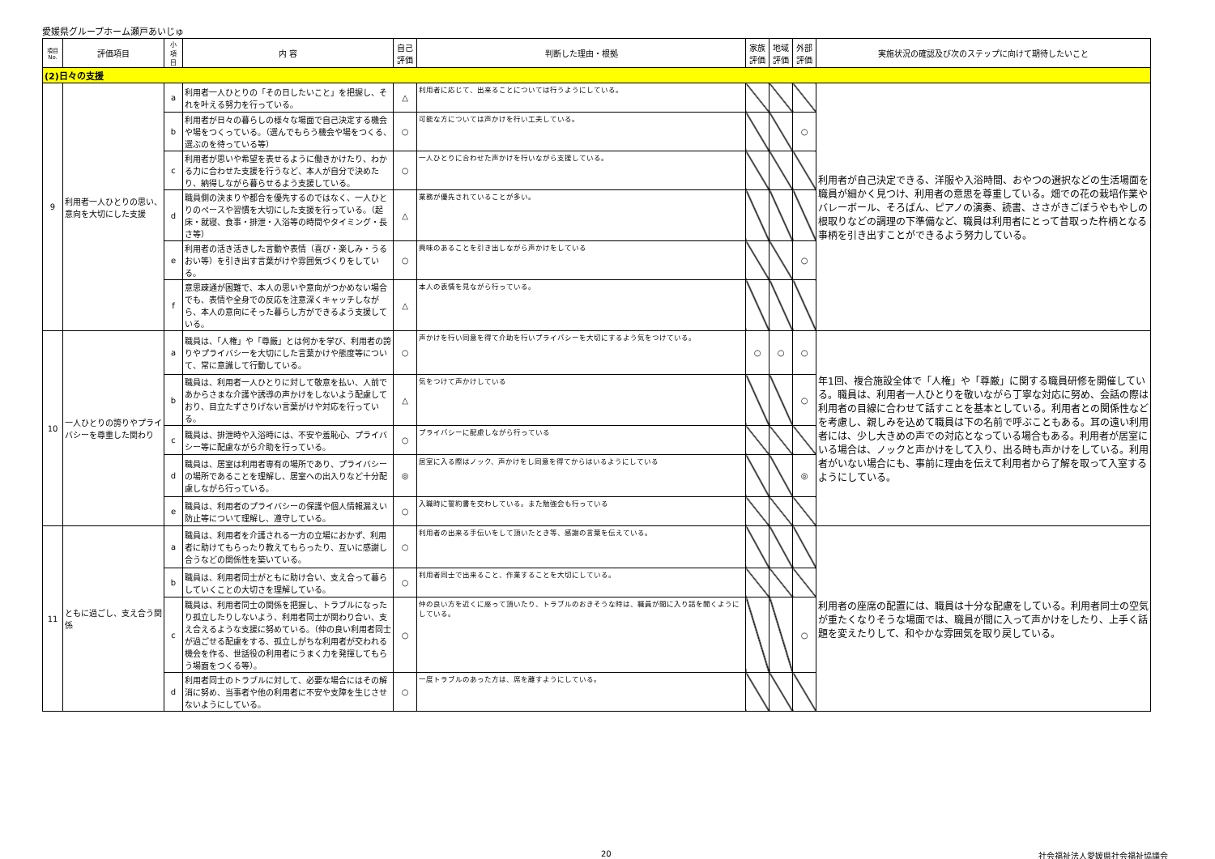愛媛県グループホーム瀬戸あいじゅ
| 項目 No. | 評価項目 | 小 項 目 | 内 容 | 自己 評価 | 判断した理由・根拠 | 家族 評価 | 地域 評価 | 外部 評価 | 実施状況の確認及び次のステップに向けて期待したいこと |
| --- | --- | --- | --- | --- | --- | --- | --- | --- | --- |
| (2)日々の支援 | | | | | | | | | |
| 9 | 利用者一人ひとりの思い、意向を大切にした支援 | a | 利用者一人ひとりの「その日したいこと」を把握し、それを叶える努力を行っている。 | △ | 利用者に応じて、出来ることについては行うようにしている。 | | | | 利用者が自己決定できる、洋服や入浴時間、おやつの選択などの生活場面を職員が細かく見つけ、利用者の意思を尊重している。畑での花の栽培作業やバレーボール、そろばん、ピアノの演奏、読書、ささがきごぼうやもやしの根取りなどの調理の下準備など、職員は利用者にとって昔取った杵柄となる事柄を引き出すことができるよう努力している。 |
| | | b | 利用者が日々の暮らしの様々な場面で自己決定する機会や場をつくっている。（選んでもらう機会や場をつくる、選ぶのを待っている等） | ○ | 可能な方については声かけを行い工夫している。 | | | ○ | |
| | | c | 利用者が思いや希望を表せるように働きかけたり、わかる力に合わせた支援を行うなど、本人が自分で決めたり、納得しながら暮らせるよう支援している。 | ○ | 一人ひとりに合わせた声かけを行いながら支援している。 | | | | |
| | | d | 職員側の決まりや都合を優先するのではなく、一人ひとりのペースや習慣を大切にした支援を行っている。（起床・就寝、食事・排泄・入浴等の時間やタイミング・長さ等） | △ | 業務が優先されていることが多い。 | | | | |
| | | e | 利用者の活き活きした言動や表情（喜び・楽しみ・うるおい等）を引き出す言葉がけや雰囲気づくりをしている。 | ○ | 興味のあることを引き出しながら声かけをしている | | | ○ | |
| | | f | 意思疎通が困難で、本人の思いや意向がつかめない場合でも、表情や全身での反応を注意深くキャッチしながら、本人の意向にそった暮らし方ができるよう支援している。 | △ | 本人の表情を見ながら行っている。 | | | | |
| 10 | 一人ひとりの誇りやプライバシーを尊重した関わり | a | 職員は、「人権」や「尊厳」とは何かを学び、利用者の誇りやプライバシーを大切にした言葉かけや態度等について、常に意識して行動している。 | ○ | 声かけを行い同意を得て介助を行いプライバシーを大切にするよう気をつけている。 | ○ | ○ | ○ | 年1回、複合施設全体で「人権」や「尊厳」に関する職員研修を開催している。職員は、利用者一人ひとりを敬いながら丁寧な対応に努め、会話の際は利用者の目線に合わせて話すことを基本としている。利用者との関係性などを考慮し、親しみを込めて職員は下の名前で呼ぶこともある。耳の遠い利用者には、少し大きめの声での対応となっている場合もある。利用者が居室にいる場合は、ノックと声かけをして入り、出る時も声かけをしている。利用者がいない場合にも、事前に理由を伝えて利用者から了解を取って入室するようにしている。 |
| | | b | 職員は、利用者一人ひとりに対して敬意を払い、人前であからさまな介護や誘導の声かけをしないよう配慮しており、目立たずさりげない言葉がけや対応を行っている。 | △ | 気をつけて声かけしている | | | ○ | |
| | | c | 職員は、排泄時や入浴時には、不安や羞恥心、プライバシー等に配慮ながら介助を行っている。 | ○ | プライバシーに配慮しながら行っている | | | | |
| | | d | 職員は、居室は利用者専有の場所であり、プライバシーの場所であることを理解し、居室への出入りなど十分配慮しながら行っている。 | ◎ | 居室に入る際はノック、声かけをし同意を得てからはいるようにしている | | | ◎ | |
| | | e | 職員は、利用者のプライバシーの保護や個人情報漏えい防止等について理解し、遵守している。 | ○ | 入職時に誓約書を交わしている。また勉強会も行っている | | | | |
| 11 | ともに過ごし、支え合う関係 | a | 職員は、利用者を介護される一方の立場におかず、利用者に助けてもらったり教えてもらったり、互いに感謝し合うなどの関係性を築いている。 | ○ | 利用者の出来る手伝いをして頂いたとき等、感謝の言葉を伝えている。 | | | | 利用者の座席の配置には、職員は十分な配慮をしている。利用者同士の空気が重たくなりそうな場面では、職員が間に入って声かけをしたり、上手く話題を変えたりして、和やかな雰囲気を取り戻している。 |
| | | b | 職員は、利用者同士がともに助け合い、支え合って暮らしていくことの大切さを理解している。 | ○ | 利用者同士で出来ること、作業することを大切にしている。 | | | | |
| | | c | 職員は、利用者同士の関係を把握し、トラブルになったり孤立したりしないよう、利用者同士が関わり合い、支え合えるような支援に努めている。（仲の良い利用者同士が過ごせる配慮をする、孤立しがちな利用者が交われる機会を作る、世話役の利用者にうまく力を発揮してもらう場面をつくる等）。 | ○ | 仲の良い方を近くに座って頂いたり、トラブルのおきそうな時は、職員が間に入り話を聞くようにしている。 | | | ○ | |
| | | d | 利用者同士のトラブルに対して、必要な場合にはその解消に努め、当事者や他の利用者に不安や支障を生じさせないようにしている。 | ○ | 一度トラブルのあった方は、席を離すようにしている。 | | | | |
20 社会福祉法人愛媛県社会福祉協議会